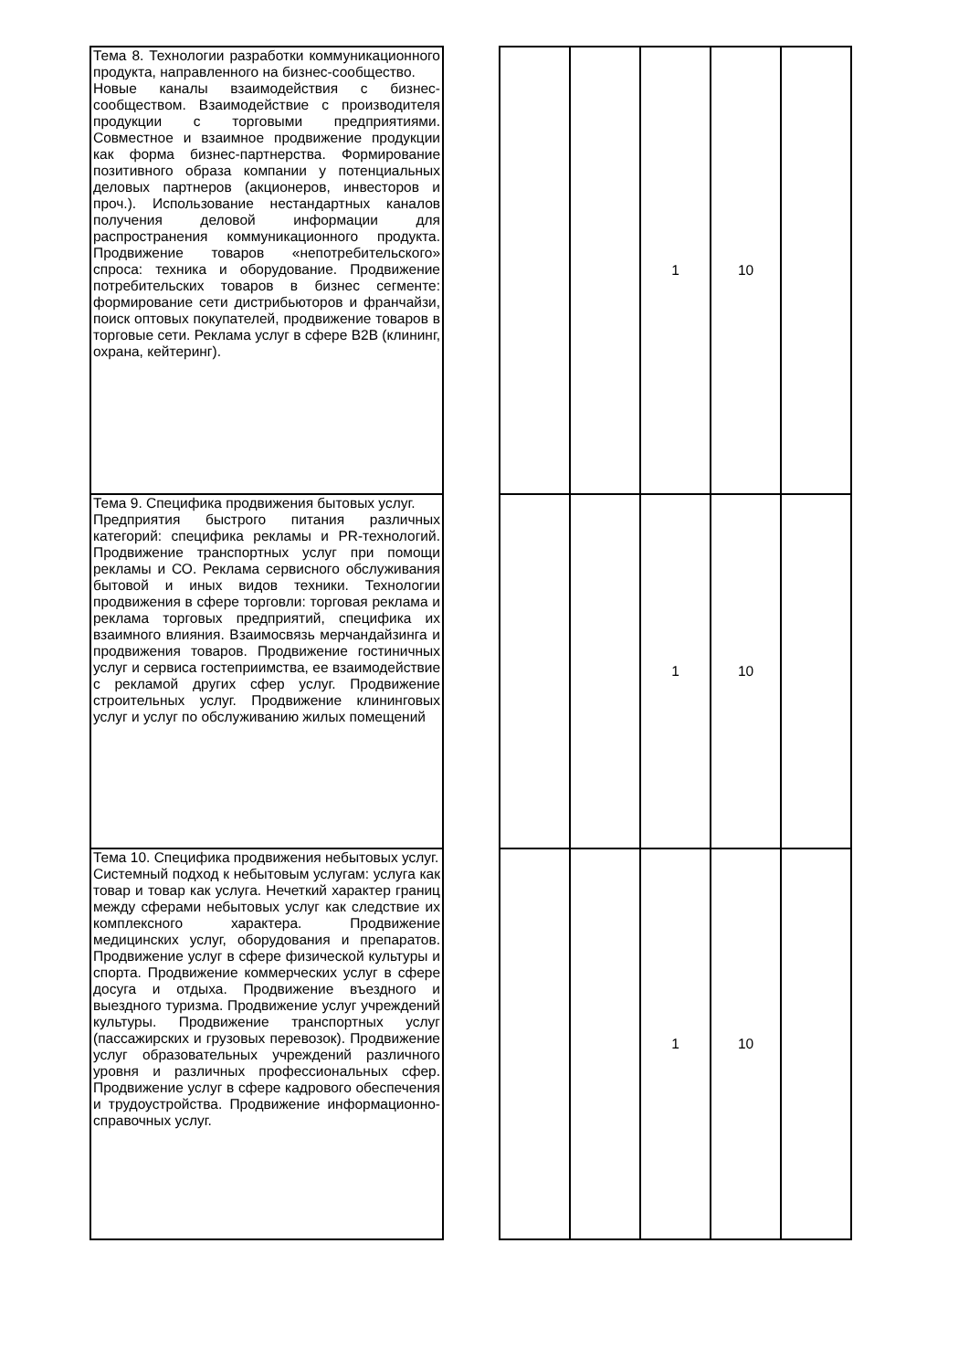| Тема 8. Технологии разработки коммуникационного продукта, направленного на бизнес-сообщество. Новые каналы взаимодействия с бизнес-сообществом. Взаимодействие с производителя продукции с торговыми предприятиями. Совместное и взаимное продвижение продукции как форма бизнес-партнерства. Формирование позитивного образа компании у потенциальных деловых партнеров (акционеров, инвесторов и проч.). Использование нестандартных каналов получения деловой информации для распространения коммуникационного продукта. Продвижение товаров «непотребительского» спроса: техника и оборудование. Продвижение потребительских товаров в бизнес сегменте: формирование сети дистрибьюторов и франчайзи, поиск оптовых покупателей, продвижение товаров в торговые сети. Реклама услуг в сфере B2B (клининг, охрана, кейтеринг). | | | | 1 | 10 | |
| Тема 9. Специфика продвижения бытовых услуг. Предприятия быстрого питания различных категорий: специфика рекламы и PR-технологий. Продвижение транспортных услуг при помощи рекламы и СО. Реклама сервисного обслуживания бытовой и иных видов техники. Технологии продвижения в сфере торговли: торговая реклама и реклама торговых предприятий, специфика их взаимного влияния. Взаимосвязь мерчандайзинга и продвижения товаров. Продвижение гостиничных услуг и сервиса гостеприимства, ее взаимодействие с рекламой других сфер услуг. Продвижение строительных услуг. Продвижение клининговых услуг и услуг по обслуживанию жилых помещений | | | | 1 | 10 | |
| Тема 10. Специфика продвижения небытовых услуг. Системный подход к небытовым услугам: услуга как товар и товар как услуга. Нечеткий характер границ между сферами небытовых услуг как следствие их комплексного характера. Продвижение медицинских услуг, оборудования и препаратов. Продвижение услуг в сфере физической культуры и спорта. Продвижение коммерческих услуг в сфере досуга и отдыха. Продвижение въездного и выездного туризма. Продвижение услуг учреждений культуры. Продвижение транспортных услуг (пассажирских и грузовых перевозок). Продвижение услуг образовательных учреждений различного уровня и различных профессиональных сфер. Продвижение услуг в сфере кадрового обеспечения и трудоустройства. Продвижение информационно-справочных услуг. | | | | 1 | 10 | |